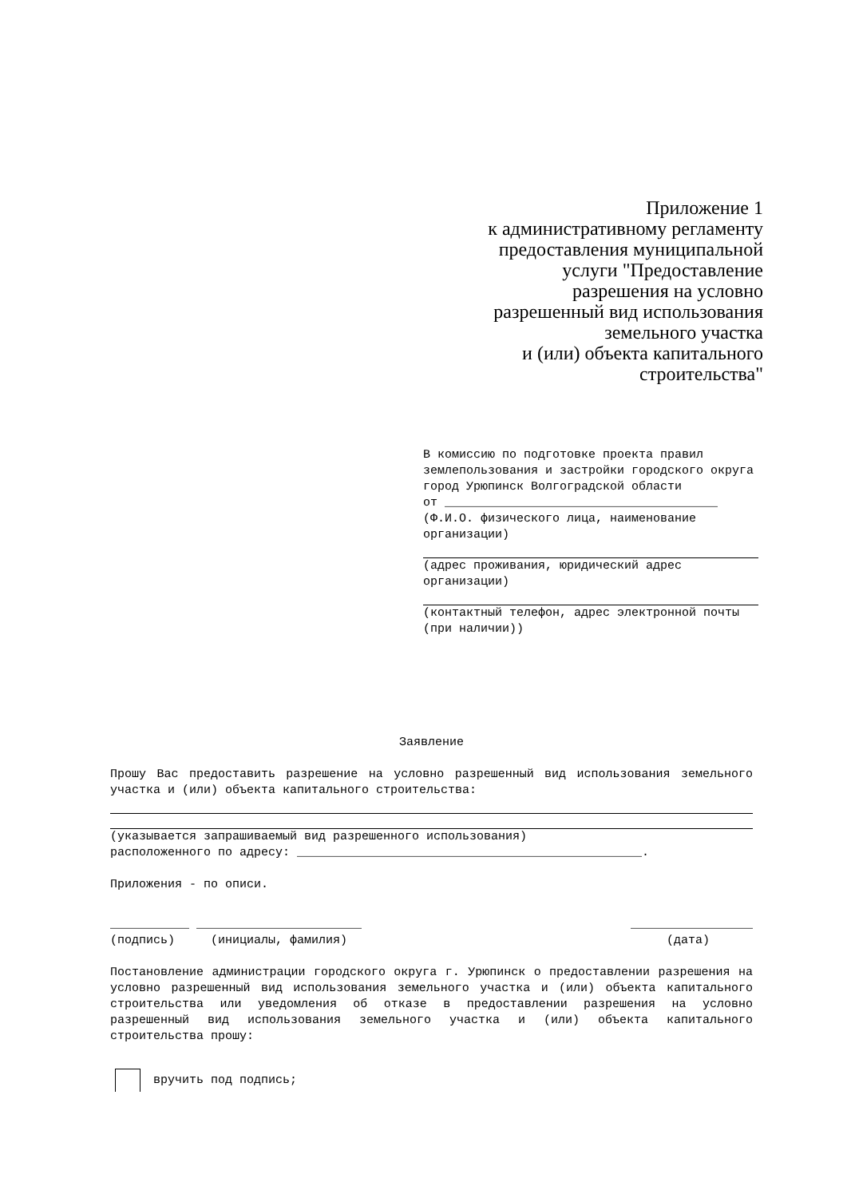Приложение 1
к административному регламенту
предоставления муниципальной
услуги "Предоставление
разрешения на условно
разрешенный вид использования
земельного участка
и (или) объекта капитального
строительства"
В комиссию по подготовке проекта правил землепользования и застройки городского округа город Урюпинск Волгоградской области
от ______________________________________
(Ф.И.О. физического лица, наименование организации)
(адрес проживания, юридический адрес организации)
(контактный телефон, адрес электронной почты (при наличии))
Заявление
Прошу Вас предоставить разрешение на условно разрешенный вид использования земельного участка и (или) объекта капитального строительства:
(указывается запрашиваемый вид разрешенного использования)
расположенного по адресу: ________________________________________________.
Приложения - по описи.
___________ _______________________ _________________
(подпись) (инициалы, фамилия) (дата)
Постановление администрации городского округа г. Урюпинск о предоставлении разрешения на условно разрешенный вид использования земельного участка и (или) объекта капитального строительства или уведомления об отказе в предоставлении разрешения на условно разрешенный вид использования земельного участка и (или) объекта капитального строительства прошу:
вручить под подпись;